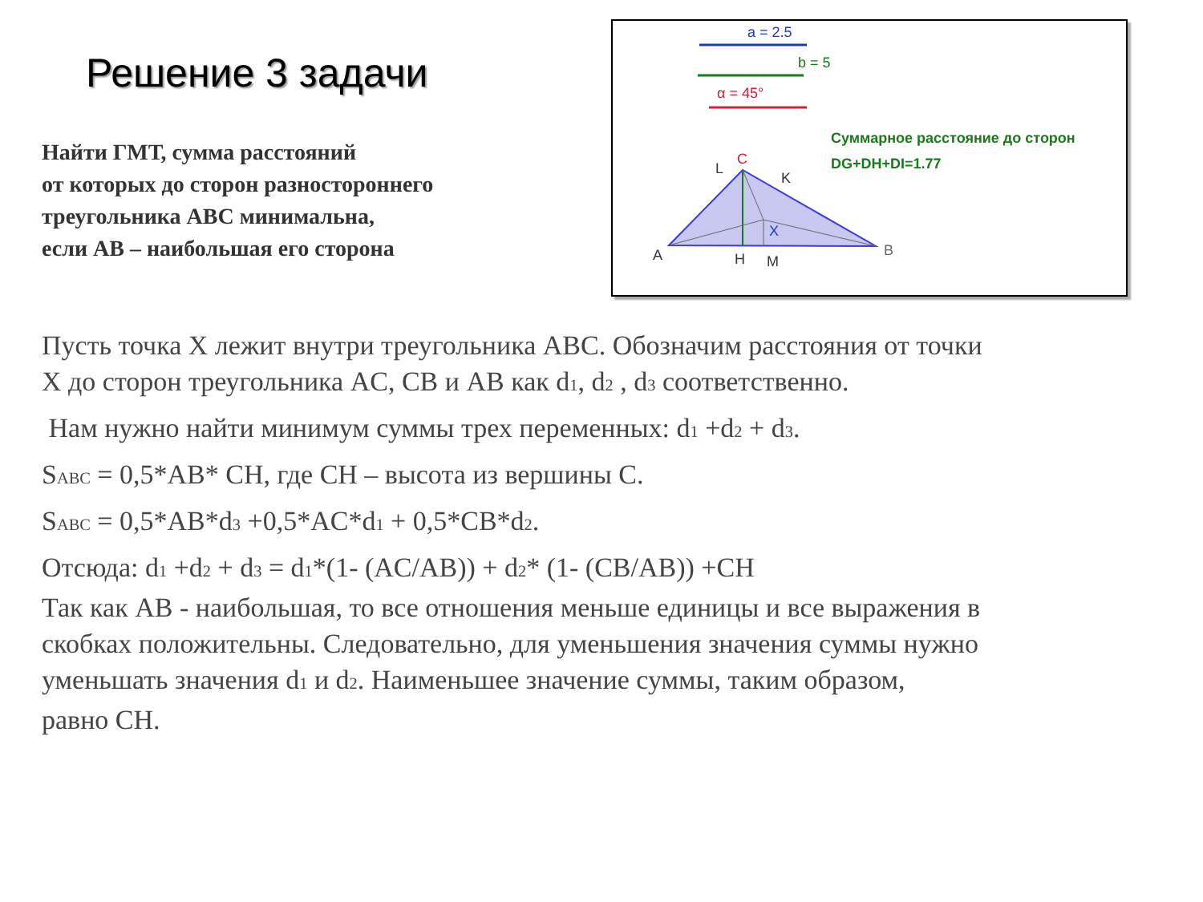Решение 3 задачи
Найти ГМТ, сумма расстояний
от которых до сторон разностороннего
треугольника АВС минимальна,
если АВ – наибольшая его сторона
a = 2.5
b = 5
α = 45°
Суммарное расстояние до сторон
DG+DH+DI=1.77
C
L
K
X
A
B
H
M
Пусть точка X лежит внутри треугольника АВС. Обозначим расстояния от точки
X до сторон треугольника AC, CB и AB как d<sub>1</sub>, d<sub>2</sub> , d<sub>3</sub> соответственно.
Нам нужно найти минимум суммы трех переменных: d<sub>1</sub> +d<sub>2</sub> + d<sub>3</sub>.
S<sub>ABC</sub> = 0,5*AB* CH, где CH – высота из вершины C.
S<sub>ABC</sub> = 0,5*AB*d<sub>3</sub> +0,5*AC*d<sub>1</sub> + 0,5*CB*d<sub>2</sub>.
Отсюда: d<sub>1</sub> +d<sub>2</sub> + d<sub>3</sub> = d<sub>1</sub>*(1- (AC/AB)) + d<sub>2</sub>* (1- (CB/AB)) +CH
Так как AB - наибольшая, то все отношения меньше единицы и все выражения в
скобках положительны. Следовательно, для уменьшения значения суммы нужно
уменьшать значения d<sub>1</sub> и d<sub>2</sub>. Наименьшее значение суммы, таким образом,
равно CH.